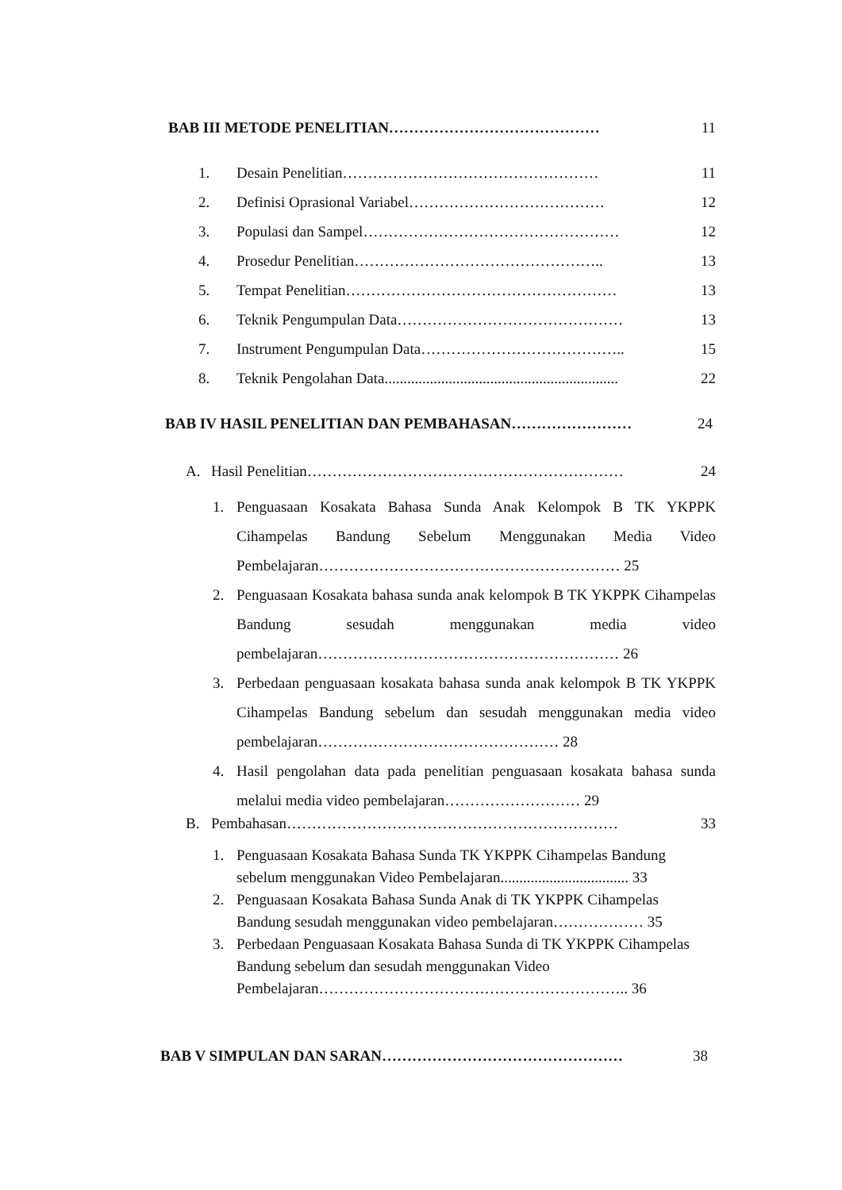BAB III METODE PENELITIAN…………………………………… 11
1. Desain Penelitian…………………………………………… 11
2. Definisi Oprasional Variabel………………………………… 12
3. Populasi dan Sampel…………………………………………… 12
4. Prosedur Penelitian………………………………………….. 13
5. Tempat Penelitian……………………………………………… 13
6. Teknik Pengumpulan Data……………………………………… 13
7. Instrument Pengumpulan Data………………………………….. 15
8. Teknik Pengolahan Data.............................................................. 22
BAB IV HASIL PENELITIAN DAN PEMBAHASAN…………………… 24
A. Hasil Penelitian……………………………………………………… 24
1. Penguasaan Kosakata Bahasa Sunda Anak Kelompok B TK YKPPK Cihampelas Bandung Sebelum Menggunakan Media Video Pembelajaran…………………………………………………… 25
2. Penguasaan Kosakata bahasa sunda anak kelompok B TK YKPPK Cihampelas Bandung sesudah menggunakan media video pembelajaran…………………………………………………… 26
3. Perbedaan penguasaan kosakata bahasa sunda anak kelompok B TK YKPPK Cihampelas Bandung sebelum dan sesudah menggunakan media video pembelajaran………………………………………… 28
4. Hasil pengolahan data pada penelitian penguasaan kosakata bahasa sunda melalui media video pembelajaran……………………… 29
B. Pembahasan………………………………………………………… 33
1. Penguasaan Kosakata Bahasa Sunda TK YKPPK Cihampelas Bandung sebelum menggunakan Video Pembelajaran.................................. 33
2. Penguasaan Kosakata Bahasa Sunda Anak di TK YKPPK Cihampelas Bandung sesudah menggunakan video pembelajaran……………… 35
3. Perbedaan Penguasaan Kosakata Bahasa Sunda di TK YKPPK Cihampelas Bandung sebelum dan sesudah menggunakan Video Pembelajaran…………………………………………………….. 36
BAB V SIMPULAN DAN SARAN………………………………………… 38